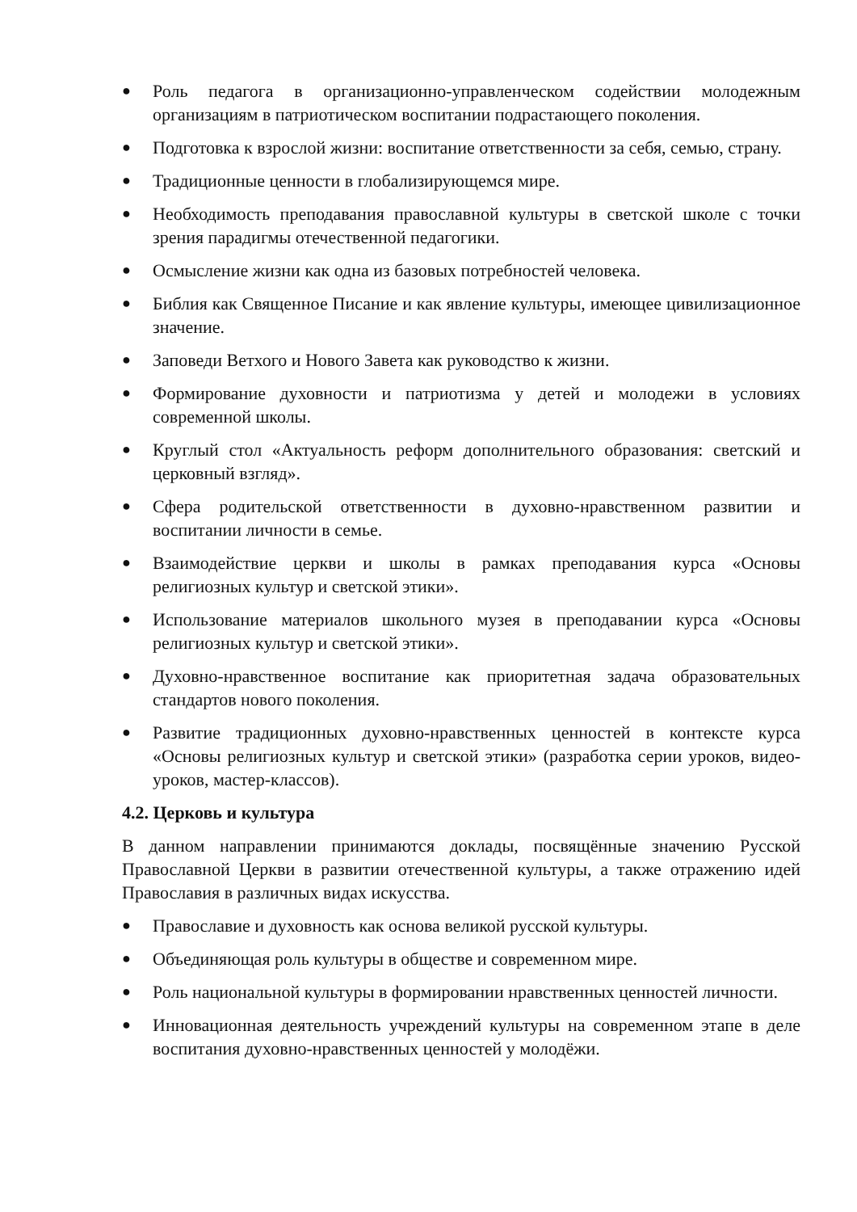● Роль педагога в организационно-управленческом содействии молодежным организациям в патриотическом воспитании подрастающего поколения.
● Подготовка к взрослой жизни: воспитание ответственности за себя, семью, страну.
● Традиционные ценности в глобализирующемся мире.
● Необходимость преподавания православной культуры в светской школе с точки зрения парадигмы отечественной педагогики.
● Осмысление жизни как одна из базовых потребностей человека.
● Библия как Священное Писание и как явление культуры, имеющее цивилизационное значение.
● Заповеди Ветхого и Нового Завета как руководство к жизни.
● Формирование духовности и патриотизма у детей и молодежи в условиях современной школы.
● Круглый стол «Актуальность реформ дополнительного образования: светский и церковный взгляд».
● Сфера родительской ответственности в духовно-нравственном развитии и воспитании личности в семье.
● Взаимодействие церкви и школы в рамках преподавания курса «Основы религиозных культур и светской этики».
● Использование материалов школьного музея в преподавании курса «Основы религиозных культур и светской этики».
● Духовно-нравственное воспитание как приоритетная задача образовательных стандартов нового поколения.
● Развитие традиционных духовно-нравственных ценностей в контексте курса «Основы религиозных культур и светской этики» (разработка серии уроков, видео-уроков, мастер-классов).
4.2. Церковь и культура
В данном направлении принимаются доклады, посвящённые значению Русской Православной Церкви в развитии отечественной культуры, а также отражению идей Православия в различных видах искусства.
● Православие и духовность как основа великой русской культуры.
● Объединяющая роль культуры в обществе и современном мире.
● Роль национальной культуры в формировании нравственных ценностей личности.
● Инновационная деятельность учреждений культуры на современном этапе в деле воспитания духовно-нравственных ценностей у молодёжи.